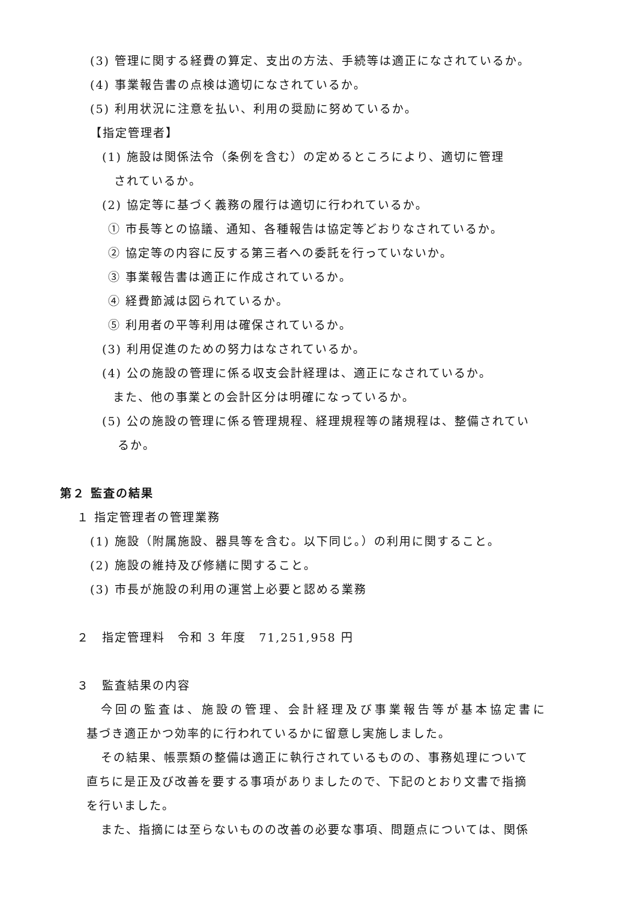(3) 管理に関する経費の算定、支出の方法、手続等は適正になされているか。
(4) 事業報告書の点検は適切になされているか。
(5) 利用状況に注意を払い、利用の奨励に努めているか。
【指定管理者】
(1) 施設は関係法令（条例を含む）の定めるところにより、適切に管理
されているか。
(2) 協定等に基づく義務の履行は適切に行われているか。
① 市長等との協議、通知、各種報告は協定等どおりなされているか。
② 協定等の内容に反する第三者への委託を行っていないか。
③ 事業報告書は適正に作成されているか。
④ 経費節減は図られているか。
⑤ 利用者の平等利用は確保されているか。
(3) 利用促進のための努力はなされているか。
(4) 公の施設の管理に係る収支会計経理は、適正になされているか。
また、他の事業との会計区分は明確になっているか。
(5) 公の施設の管理に係る管理規程、経理規程等の諸規程は、整備されてい
るか。
第２ 監査の結果
１ 指定管理者の管理業務
(1) 施設（附属施設、器具等を含む。以下同じ。）の利用に関すること。
(2) 施設の維持及び修繕に関すること。
(3) 市長が施設の利用の運営上必要と認める業務
２　指定管理料　令和 3 年度　71,251,958 円
３　監査結果の内容
今回の監査は、施設の管理、会計経理及び事業報告等が基本協定書に
基づき適正かつ効率的に行われているかに留意し実施しました。
その結果、帳票類の整備は適正に執行されているものの、事務処理について
直ちに是正及び改善を要する事項がありましたので、下記のとおり文書で指摘
を行いました。
また、指摘には至らないものの改善の必要な事項、問題点については、関係